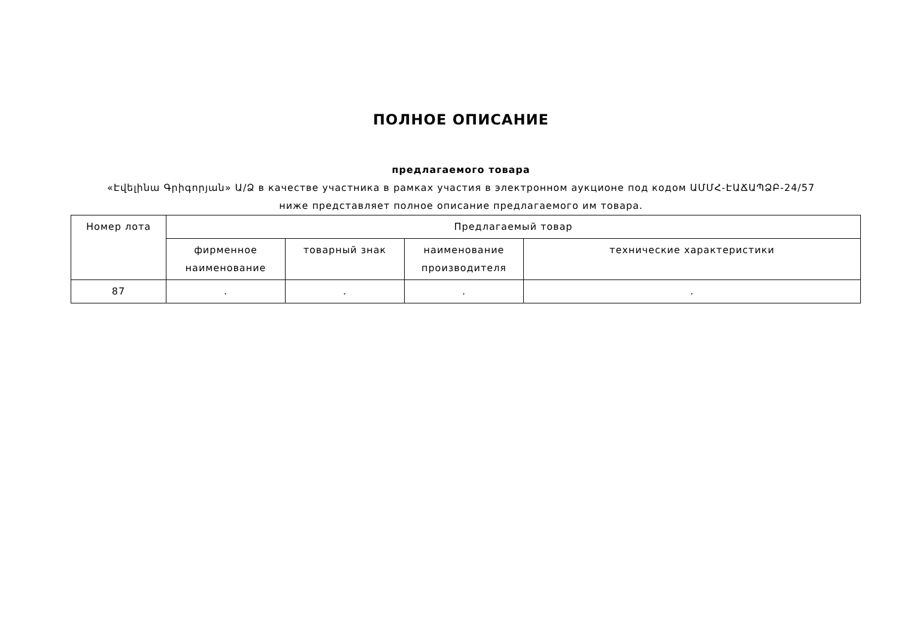ПОЛНОЕ ОПИСАНИЕ
предлагаемого товара
«Էվելինա Գրիգորյան» Ա/Ձ в качестве участника в рамках участия в электронном аукционе под кодом ԱՄՄՀ-ԷԱՃԱՊՁԲ-24/57
ниже представляет полное описание предлагаемого им товара.
| Номер лота | Предлагаемый товар | | | |
| | фирменное наименование | товарный знак | наименование производителя | технические характеристики |
| 87 | . | . | . | . |